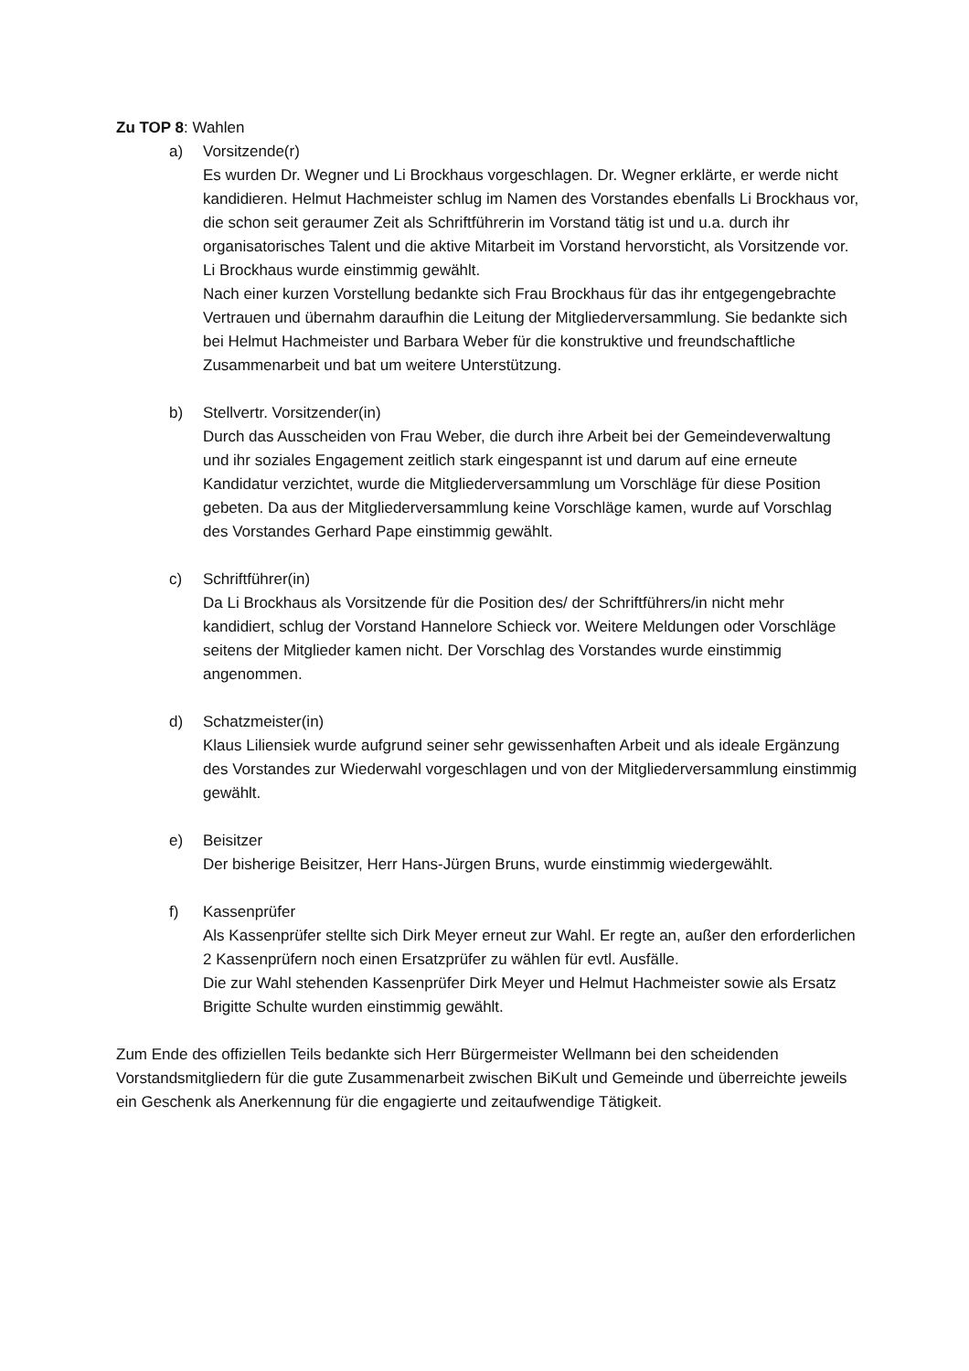Zu TOP 8: Wahlen
a) Vorsitzende(r)
Es wurden Dr. Wegner und Li Brockhaus vorgeschlagen. Dr. Wegner erklärte, er werde nicht kandidieren. Helmut Hachmeister schlug im Namen des Vorstandes ebenfalls Li Brockhaus vor, die schon seit geraumer Zeit als Schriftführerin im Vorstand tätig ist und u.a. durch ihr organisatorisches Talent und die aktive Mitarbeit im Vorstand hervorsticht, als Vorsitzende vor. Li Brockhaus wurde einstimmig gewählt.
Nach einer kurzen Vorstellung bedankte sich Frau Brockhaus für das ihr entgegengebrachte Vertrauen und übernahm daraufhin die Leitung der Mitgliederversammlung. Sie bedankte sich bei Helmut Hachmeister und Barbara Weber für die konstruktive und freundschaftliche Zusammenarbeit und bat um weitere Unterstützung.
b) Stellvertr. Vorsitzender(in)
Durch das Ausscheiden von Frau Weber, die durch ihre Arbeit bei der Gemeindeverwaltung und ihr soziales Engagement zeitlich stark eingespannt ist und darum auf eine erneute Kandidatur verzichtet, wurde die Mitgliederversammlung um Vorschläge für diese Position gebeten. Da aus der Mitgliederversammlung keine Vorschläge kamen, wurde auf Vorschlag des Vorstandes Gerhard Pape einstimmig gewählt.
c) Schriftführer(in)
Da Li Brockhaus als Vorsitzende für die Position des/ der Schriftführers/in nicht mehr kandidiert, schlug der Vorstand Hannelore Schieck vor. Weitere Meldungen oder Vorschläge seitens der Mitglieder kamen nicht. Der Vorschlag des Vorstandes wurde einstimmig angenommen.
d) Schatzmeister(in)
Klaus Liliensiek wurde aufgrund seiner sehr gewissenhaften Arbeit und als ideale Ergänzung des Vorstandes zur Wiederwahl vorgeschlagen und von der Mitgliederversammlung einstimmig gewählt.
e) Beisitzer
Der bisherige Beisitzer, Herr Hans-Jürgen Bruns, wurde einstimmig wiedergewählt.
f) Kassenprüfer
Als Kassenprüfer stellte sich Dirk Meyer erneut zur Wahl. Er regte an, außer den erforderlichen 2 Kassenprüfern noch einen Ersatzprüfer zu wählen für evtl. Ausfälle.
Die zur Wahl stehenden Kassenprüfer Dirk Meyer und Helmut Hachmeister sowie als Ersatz Brigitte Schulte wurden einstimmig gewählt.
Zum Ende des offiziellen Teils bedankte sich Herr Bürgermeister Wellmann bei den scheidenden Vorstandsmitgliedern für die gute Zusammenarbeit zwischen BiKult und Gemeinde und überreichte jeweils ein Geschenk als Anerkennung für die engagierte und zeitaufwendige Tätigkeit.